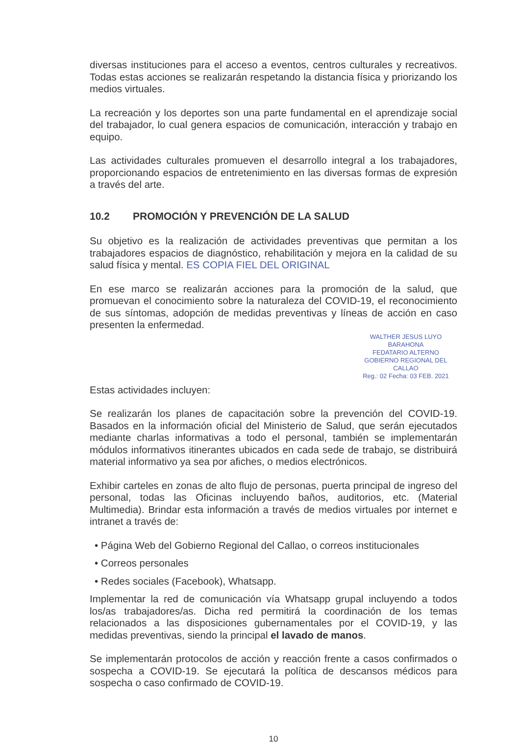diversas instituciones para el acceso a eventos, centros culturales y recreativos. Todas estas acciones se realizarán respetando la distancia física y priorizando los medios virtuales.
La recreación y los deportes son una parte fundamental en el aprendizaje social del trabajador, lo cual genera espacios de comunicación, interacción y trabajo en equipo.
Las actividades culturales promueven el desarrollo integral a los trabajadores, proporcionando espacios de entretenimiento en las diversas formas de expresión a través del arte.
10.2 PROMOCIÓN Y PREVENCIÓN DE LA SALUD
Su objetivo es la realización de actividades preventivas que permitan a los trabajadores espacios de diagnóstico, rehabilitación y mejora en la calidad de su salud física y mental. ES COPIA FIEL DEL ORIGINAL
En ese marco se realizarán acciones para la promoción de la salud, que promuevan el conocimiento sobre la naturaleza del COVID-19, el reconocimiento de sus síntomas, adopción de medidas preventivas y líneas de acción en caso presenten la enfermedad.
WALTHER JESUS LUYO BARAHONA
FEDATARIO ALTERNO
GOBIERNO REGIONAL DEL CALLAO
Reg.: 02 Fecha: 03 FEB. 2021
Estas actividades incluyen:
Se realizarán los planes de capacitación sobre la prevención del COVID-19. Basados en la información oficial del Ministerio de Salud, que serán ejecutados mediante charlas informativas a todo el personal, también se implementarán módulos informativos itinerantes ubicados en cada sede de trabajo, se distribuirá material informativo ya sea por afiches, o medios electrónicos.
Exhibir carteles en zonas de alto flujo de personas, puerta principal de ingreso del personal, todas las Oficinas incluyendo baños, auditorios, etc. (Material Multimedia). Brindar esta información a través de medios virtuales por internet e intranet a través de:
• Página Web del Gobierno Regional del Callao, o correos institucionales
• Correos personales
• Redes sociales (Facebook), Whatsapp.
Implementar la red de comunicación vía Whatsapp grupal incluyendo a todos los/as trabajadores/as. Dicha red permitirá la coordinación de los temas relacionados a las disposiciones gubernamentales por el COVID-19, y las medidas preventivas, siendo la principal el lavado de manos.
Se implementarán protocolos de acción y reacción frente a casos confirmados o sospecha a COVID-19. Se ejecutará la política de descansos médicos para sospecha o caso confirmado de COVID-19.
10